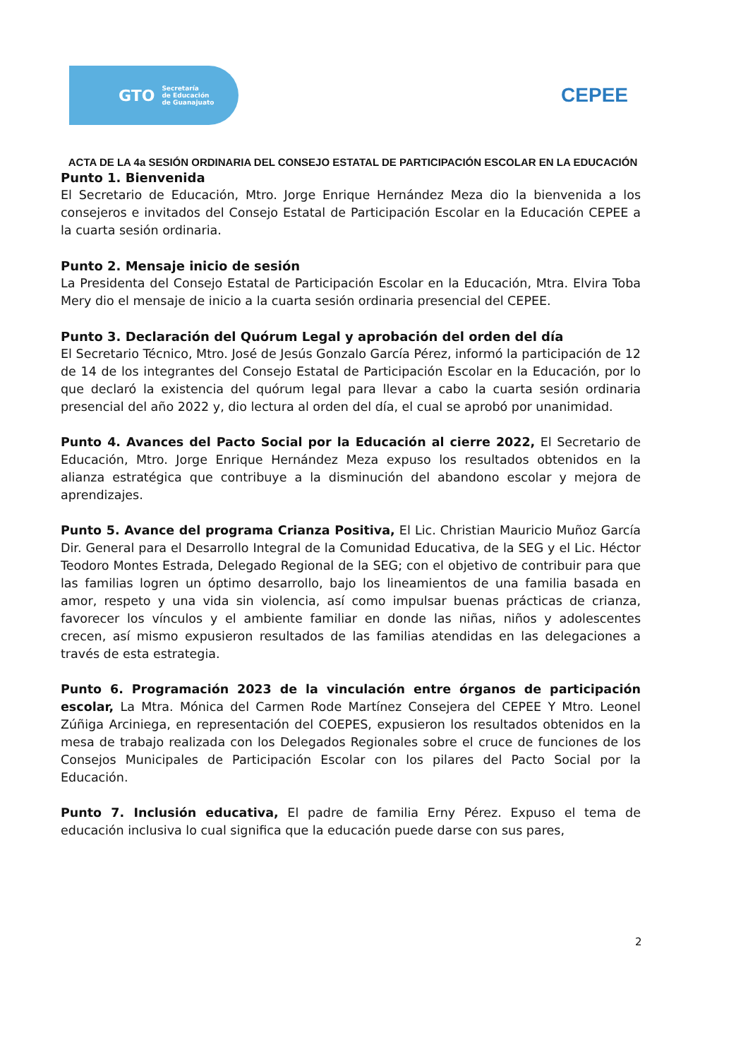GTO Secretaría
de Educación
de Guanajuato
CEPEE
ACTA DE LA 4a SESIÓN ORDINARIA DEL CONSEJO ESTATAL DE PARTICIPACIÓN ESCOLAR EN LA EDUCACIÓN
Punto 1. Bienvenida
El Secretario de Educación, Mtro. Jorge Enrique Hernández Meza dio la bienvenida a los consejeros e invitados del Consejo Estatal de Participación Escolar en la Educación CEPEE a la cuarta sesión ordinaria.
Punto 2. Mensaje inicio de sesión
La Presidenta del Consejo Estatal de Participación Escolar en la Educación, Mtra. Elvira Toba Mery dio el mensaje de inicio a la cuarta sesión ordinaria presencial del CEPEE.
Punto 3. Declaración del Quórum Legal y aprobación del orden del día
El Secretario Técnico, Mtro. José de Jesús Gonzalo García Pérez, informó la participación de 12 de 14 de los integrantes del Consejo Estatal de Participación Escolar en la Educación, por lo que declaró la existencia del quórum legal para llevar a cabo la cuarta sesión ordinaria presencial del año 2022 y, dio lectura al orden del día, el cual se aprobó por unanimidad.
Punto 4. Avances del Pacto Social por la Educación al cierre 2022, El Secretario de Educación, Mtro. Jorge Enrique Hernández Meza expuso los resultados obtenidos en la alianza estratégica que contribuye a la disminución del abandono escolar y mejora de aprendizajes.
Punto 5. Avance del programa Crianza Positiva, El Lic. Christian Mauricio Muñoz García Dir. General para el Desarrollo Integral de la Comunidad Educativa, de la SEG y el Lic. Héctor Teodoro Montes Estrada, Delegado Regional de la SEG; con el objetivo de contribuir para que las familias logren un óptimo desarrollo, bajo los lineamientos de una familia basada en amor, respeto y una vida sin violencia, así como impulsar buenas prácticas de crianza, favorecer los vínculos y el ambiente familiar en donde las niñas, niños y adolescentes crecen, así mismo expusieron resultados de las familias atendidas en las delegaciones a través de esta estrategia.
Punto 6. Programación 2023 de la vinculación entre órganos de participación escolar, La Mtra. Mónica del Carmen Rode Martínez Consejera del CEPEE Y Mtro. Leonel Zúñiga Arciniega, en representación del COEPES, expusieron los resultados obtenidos en la mesa de trabajo realizada con los Delegados Regionales sobre el cruce de funciones de los Consejos Municipales de Participación Escolar con los pilares del Pacto Social por la Educación.
Punto 7. Inclusión educativa, El padre de familia Erny Pérez. Expuso el tema de educación inclusiva lo cual significa que la educación puede darse con sus pares,
2